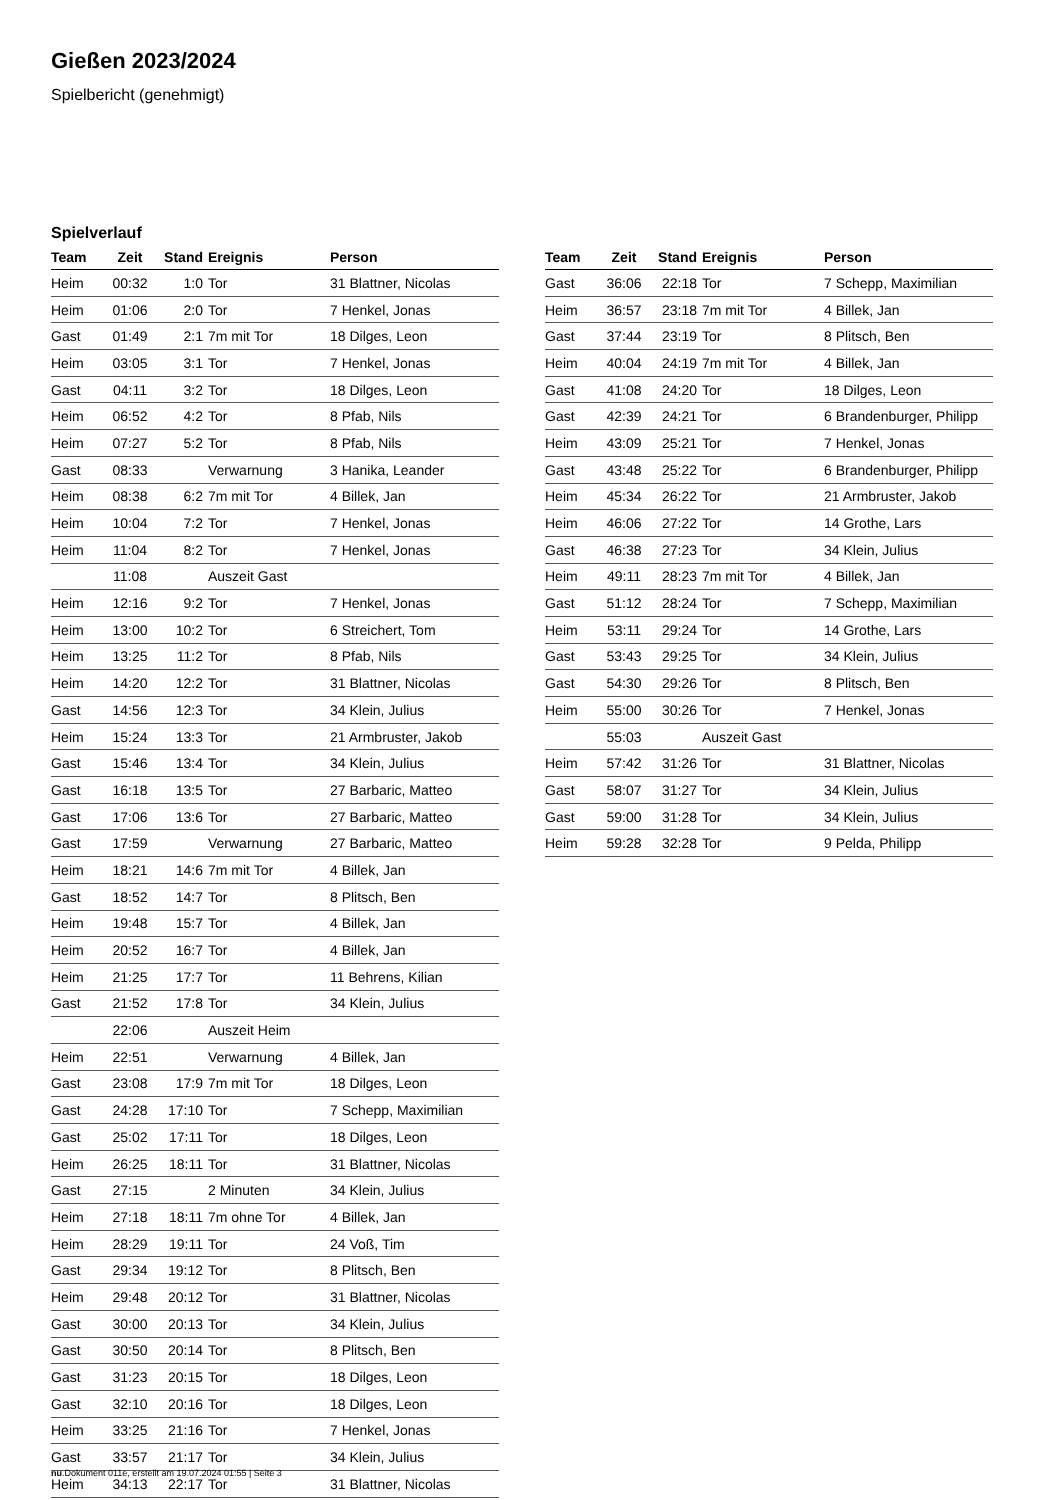Gießen 2023/2024
Spielbericht (genehmigt)
Spielverlauf
| Team | Zeit | Stand | Ereignis | Person |
| --- | --- | --- | --- | --- |
| Heim | 00:32 | 1:0 | Tor | 31 Blattner, Nicolas |
| Heim | 01:06 | 2:0 | Tor | 7 Henkel, Jonas |
| Gast | 01:49 | 2:1 | 7m mit Tor | 18 Dilges, Leon |
| Heim | 03:05 | 3:1 | Tor | 7 Henkel, Jonas |
| Gast | 04:11 | 3:2 | Tor | 18 Dilges, Leon |
| Heim | 06:52 | 4:2 | Tor | 8 Pfab, Nils |
| Heim | 07:27 | 5:2 | Tor | 8 Pfab, Nils |
| Gast | 08:33 | | Verwarnung | 3 Hanika, Leander |
| Heim | 08:38 | 6:2 | 7m mit Tor | 4 Billek, Jan |
| Heim | 10:04 | 7:2 | Tor | 7 Henkel, Jonas |
| Heim | 11:04 | 8:2 | Tor | 7 Henkel, Jonas |
| | 11:08 | | Auszeit Gast | |
| Heim | 12:16 | 9:2 | Tor | 7 Henkel, Jonas |
| Heim | 13:00 | 10:2 | Tor | 6 Streichert, Tom |
| Heim | 13:25 | 11:2 | Tor | 8 Pfab, Nils |
| Heim | 14:20 | 12:2 | Tor | 31 Blattner, Nicolas |
| Gast | 14:56 | 12:3 | Tor | 34 Klein, Julius |
| Heim | 15:24 | 13:3 | Tor | 21 Armbruster, Jakob |
| Gast | 15:46 | 13:4 | Tor | 34 Klein, Julius |
| Gast | 16:18 | 13:5 | Tor | 27 Barbaric, Matteo |
| Gast | 17:06 | 13:6 | Tor | 27 Barbaric, Matteo |
| Gast | 17:59 | | Verwarnung | 27 Barbaric, Matteo |
| Heim | 18:21 | 14:6 | 7m mit Tor | 4 Billek, Jan |
| Gast | 18:52 | 14:7 | Tor | 8 Plitsch, Ben |
| Heim | 19:48 | 15:7 | Tor | 4 Billek, Jan |
| Heim | 20:52 | 16:7 | Tor | 4 Billek, Jan |
| Heim | 21:25 | 17:7 | Tor | 11 Behrens, Kilian |
| Gast | 21:52 | 17:8 | Tor | 34 Klein, Julius |
| | 22:06 | | Auszeit Heim | |
| Heim | 22:51 | | Verwarnung | 4 Billek, Jan |
| Gast | 23:08 | 17:9 | 7m mit Tor | 18 Dilges, Leon |
| Gast | 24:28 | 17:10 | Tor | 7 Schepp, Maximilian |
| Gast | 25:02 | 17:11 | Tor | 18 Dilges, Leon |
| Heim | 26:25 | 18:11 | Tor | 31 Blattner, Nicolas |
| Gast | 27:15 | | 2 Minuten | 34 Klein, Julius |
| Heim | 27:18 | 18:11 | 7m ohne Tor | 4 Billek, Jan |
| Heim | 28:29 | 19:11 | Tor | 24 Voß, Tim |
| Gast | 29:34 | 19:12 | Tor | 8 Plitsch, Ben |
| Heim | 29:48 | 20:12 | Tor | 31 Blattner, Nicolas |
| Gast | 30:00 | 20:13 | Tor | 34 Klein, Julius |
| Gast | 30:50 | 20:14 | Tor | 8 Plitsch, Ben |
| Gast | 31:23 | 20:15 | Tor | 18 Dilges, Leon |
| Gast | 32:10 | 20:16 | Tor | 18 Dilges, Leon |
| Heim | 33:25 | 21:16 | Tor | 7 Henkel, Jonas |
| Gast | 33:57 | 21:17 | Tor | 34 Klein, Julius |
| Heim | 34:13 | 22:17 | Tor | 31 Blattner, Nicolas |
| Team | Zeit | Stand | Ereignis | Person |
| --- | --- | --- | --- | --- |
| Gast | 36:06 | 22:18 | Tor | 7 Schepp, Maximilian |
| Heim | 36:57 | 23:18 | 7m mit Tor | 4 Billek, Jan |
| Gast | 37:44 | 23:19 | Tor | 8 Plitsch, Ben |
| Heim | 40:04 | 24:19 | 7m mit Tor | 4 Billek, Jan |
| Gast | 41:08 | 24:20 | Tor | 18 Dilges, Leon |
| Gast | 42:39 | 24:21 | Tor | 6 Brandenburger, Philipp |
| Heim | 43:09 | 25:21 | Tor | 7 Henkel, Jonas |
| Gast | 43:48 | 25:22 | Tor | 6 Brandenburger, Philipp |
| Heim | 45:34 | 26:22 | Tor | 21 Armbruster, Jakob |
| Heim | 46:06 | 27:22 | Tor | 14 Grothe, Lars |
| Gast | 46:38 | 27:23 | Tor | 34 Klein, Julius |
| Heim | 49:11 | 28:23 | 7m mit Tor | 4 Billek, Jan |
| Gast | 51:12 | 28:24 | Tor | 7 Schepp, Maximilian |
| Heim | 53:11 | 29:24 | Tor | 14 Grothe, Lars |
| Gast | 53:43 | 29:25 | Tor | 34 Klein, Julius |
| Gast | 54:30 | 29:26 | Tor | 8 Plitsch, Ben |
| Heim | 55:00 | 30:26 | Tor | 7 Henkel, Jonas |
| | 55:03 | | Auszeit Gast | |
| Heim | 57:42 | 31:26 | Tor | 31 Blattner, Nicolas |
| Gast | 58:07 | 31:27 | Tor | 34 Klein, Julius |
| Gast | 59:00 | 31:28 | Tor | 34 Klein, Julius |
| Heim | 59:28 | 32:28 | Tor | 9 Pelda, Philipp |
nu.Dokument 011e, erstellt am 19.07.2024 01:55 | Seite 3